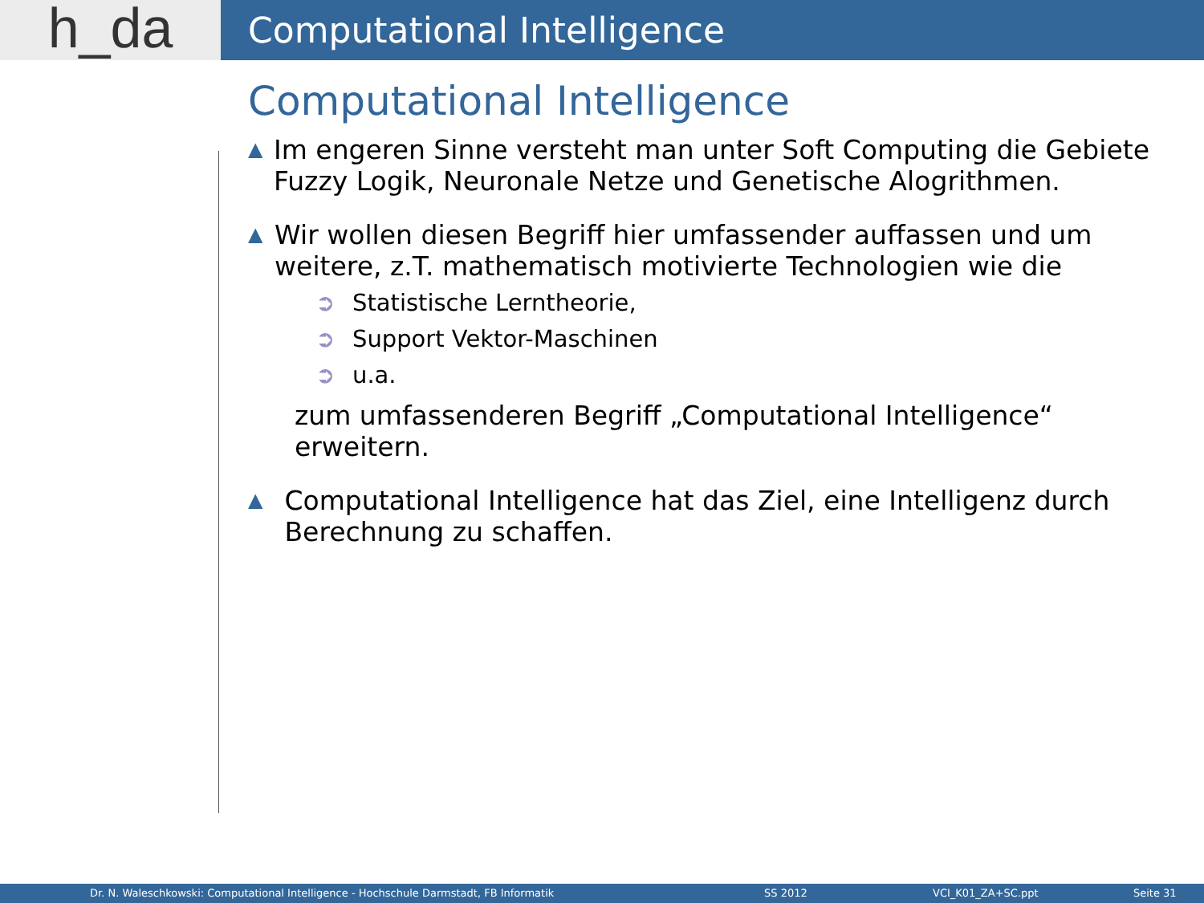h_da
Computational Intelligence
Computational Intelligence
▲ Im engeren Sinne versteht man unter Soft Computing die Gebiete Fuzzy Logik, Neuronale Netze und Genetische Alogrithmen.
▲ Wir wollen diesen Begriff hier umfassender auffassen und um weitere, z.T. mathematisch motivierte Technologien wie die
➲ Statistische Lerntheorie,
➲ Support Vektor-Maschinen
➲ u.a.
zum umfassenderen Begriff „Computational Intelligence“ erweitern.
▲ Computational Intelligence hat das Ziel, eine Intelligenz durch Berechnung zu schaffen.
Dr. N. Waleschkowski: Computational Intelligence - Hochschule Darmstadt, FB Informatik SS 2012 VCI_K01_ZA+SC.ppt Seite 31